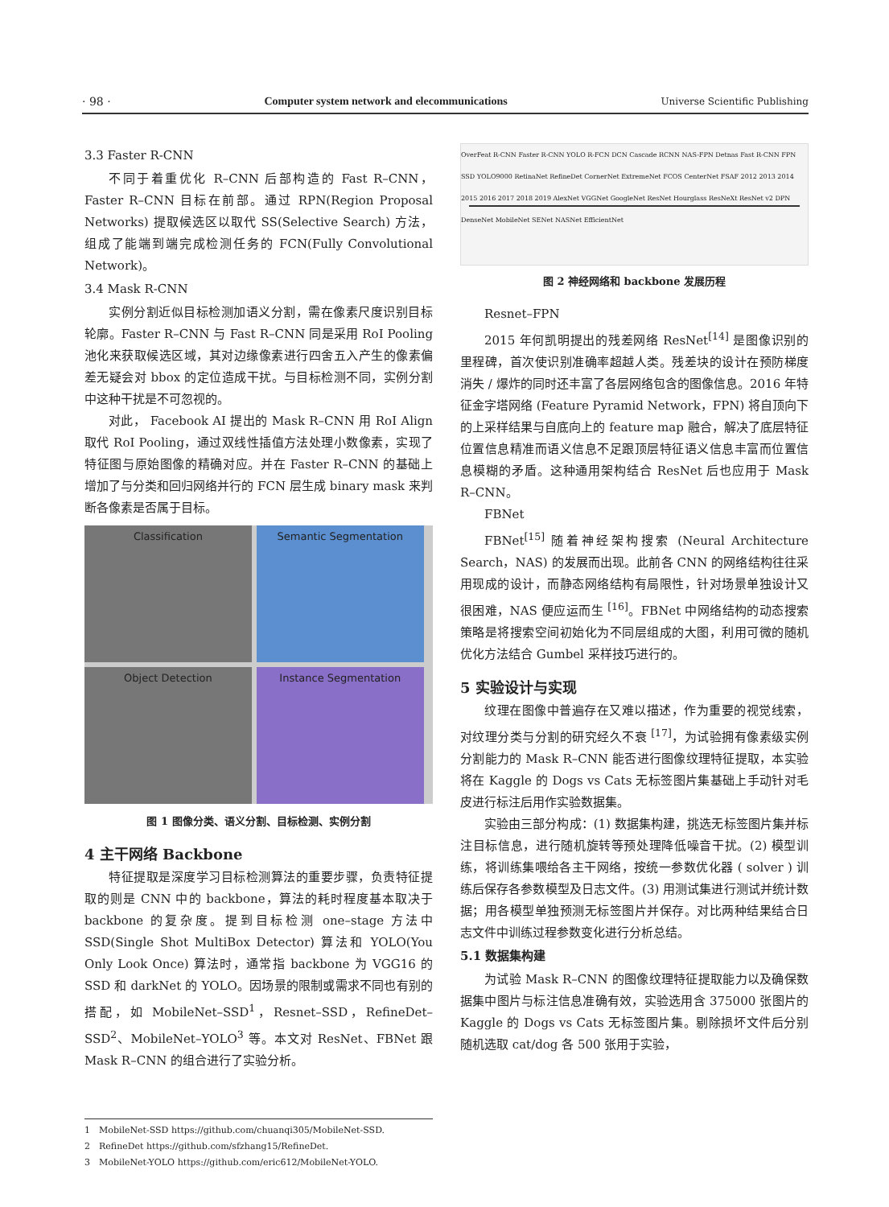· 98 · Computer system network and elecommunications Universe Scientific Publishing
3.3 Faster R-CNN
不同于着重优化 R–CNN 后部构造的 Fast R–CNN，Faster R–CNN 目标在前部。通过 RPN(Region Proposal Networks) 提取候选区以取代 SS(Selective Search) 方法，组成了能端到端完成检测任务的 FCN(Fully Convolutional Network)。
3.4 Mask R-CNN
实例分割近似目标检测加语义分割，需在像素尺度识别目标轮廓。Faster R–CNN 与 Fast R–CNN 同是采用 RoI Pooling 池化来获取候选区域，其对边缘像素进行四舍五入产生的像素偏差无疑会对 bbox 的定位造成干扰。与目标检测不同，实例分割中这种干扰是不可忽视的。
对此， Facebook AI 提出的 Mask R–CNN 用 RoI Align 取代 RoI Pooling，通过双线性插值方法处理小数像素，实现了特征图与原始图像的精确对应。并在 Faster R–CNN 的基础上增加了与分类和回归网络并行的 FCN 层生成 binary mask 来判断各像素是否属于目标。
Classification
Semantic Segmentation
Object Detection
Instance Segmentation
图 1 图像分类、语义分割、目标检测、实例分割
4 主干网络 Backbone
特征提取是深度学习目标检测算法的重要步骤，负责特征提取的则是 CNN 中的 backbone，算法的耗时程度基本取决于 backbone 的复杂度。提到目标检测 one–stage 方法中 SSD(Single Shot MultiBox Detector) 算法和 YOLO(You Only Look Once) 算法时，通常指 backbone 为 VGG16 的 SSD 和 darkNet 的 YOLO。因场景的限制或需求不同也有别的搭配，如 MobileNet–SSD<sup>1</sup>，Resnet–SSD，RefineDet–SSD<sup>2</sup>、MobileNet–YOLO<sup>3</sup> 等。本文对 ResNet、FBNet 跟 Mask R–CNN 的组合进行了实验分析。
OverFeat R-CNN Faster R-CNN YOLO R-FCN DCN Cascade RCNN NAS-FPN Detnas Fast R-CNN FPN SSD YOLO9000 RetinaNet RefineDet CornerNet ExtremeNet FCOS CenterNet FSAF 2012 2013 2014 2015 2016 2017 2018 2019 AlexNet VGGNet GoogleNet ResNet Hourglass ResNeXt ResNet v2 DPN DenseNet MobileNet SENet NASNet EfficientNet
图 2 神经网络和 backbone 发展历程
Resnet–FPN
2015 年何凯明提出的残差网络 ResNet<sup>[14]</sup> 是图像识别的里程碑，首次使识别准确率超越人类。残差块的设计在预防梯度消失 / 爆炸的同时还丰富了各层网络包含的图像信息。2016 年特征金字塔网络 (Feature Pyramid Network，FPN) 将自顶向下的上采样结果与自底向上的 feature map 融合，解决了底层特征位置信息精准而语义信息不足跟顶层特征语义信息丰富而位置信息模糊的矛盾。这种通用架构结合 ResNet 后也应用于 Mask R–CNN。
FBNet
FBNet<sup>[15]</sup> 随着神经架构搜索 (Neural Architecture Search，NAS) 的发展而出现。此前各 CNN 的网络结构往往采用现成的设计，而静态网络结构有局限性，针对场景单独设计又很困难，NAS 便应运而生 <sup>[16]</sup>。FBNet 中网络结构的动态搜索策略是将搜索空间初始化为不同层组成的大图，利用可微的随机优化方法结合 Gumbel 采样技巧进行的。
5 实验设计与实现
纹理在图像中普遍存在又难以描述，作为重要的视觉线索，对纹理分类与分割的研究经久不衰 <sup>[17]</sup>，为试验拥有像素级实例分割能力的 Mask R–CNN 能否进行图像纹理特征提取，本实验将在 Kaggle 的 Dogs vs Cats 无标签图片集基础上手动针对毛皮进行标注后用作实验数据集。
实验由三部分构成：(1) 数据集构建，挑选无标签图片集并标注目标信息，进行随机旋转等预处理降低噪音干扰。(2) 模型训练，将训练集喂给各主干网络，按统一参数优化器 ( solver ) 训练后保存各参数模型及日志文件。(3) 用测试集进行测试并统计数据；用各模型单独预测无标签图片并保存。对比两种结果结合日志文件中训练过程参数变化进行分析总结。
5.1 数据集构建
为试验 Mask R–CNN 的图像纹理特征提取能力以及确保数据集中图片与标注信息准确有效，实验选用含 375000 张图片的 Kaggle 的 Dogs vs Cats 无标签图片集。剔除损坏文件后分别随机选取 cat/dog 各 500 张用于实验，
1　MobileNet-SSD https://github.com/chuanqi305/MobileNet-SSD.
2　RefineDet https://github.com/sfzhang15/RefineDet.
3　MobileNet-YOLO https://github.com/eric612/MobileNet-YOLO.